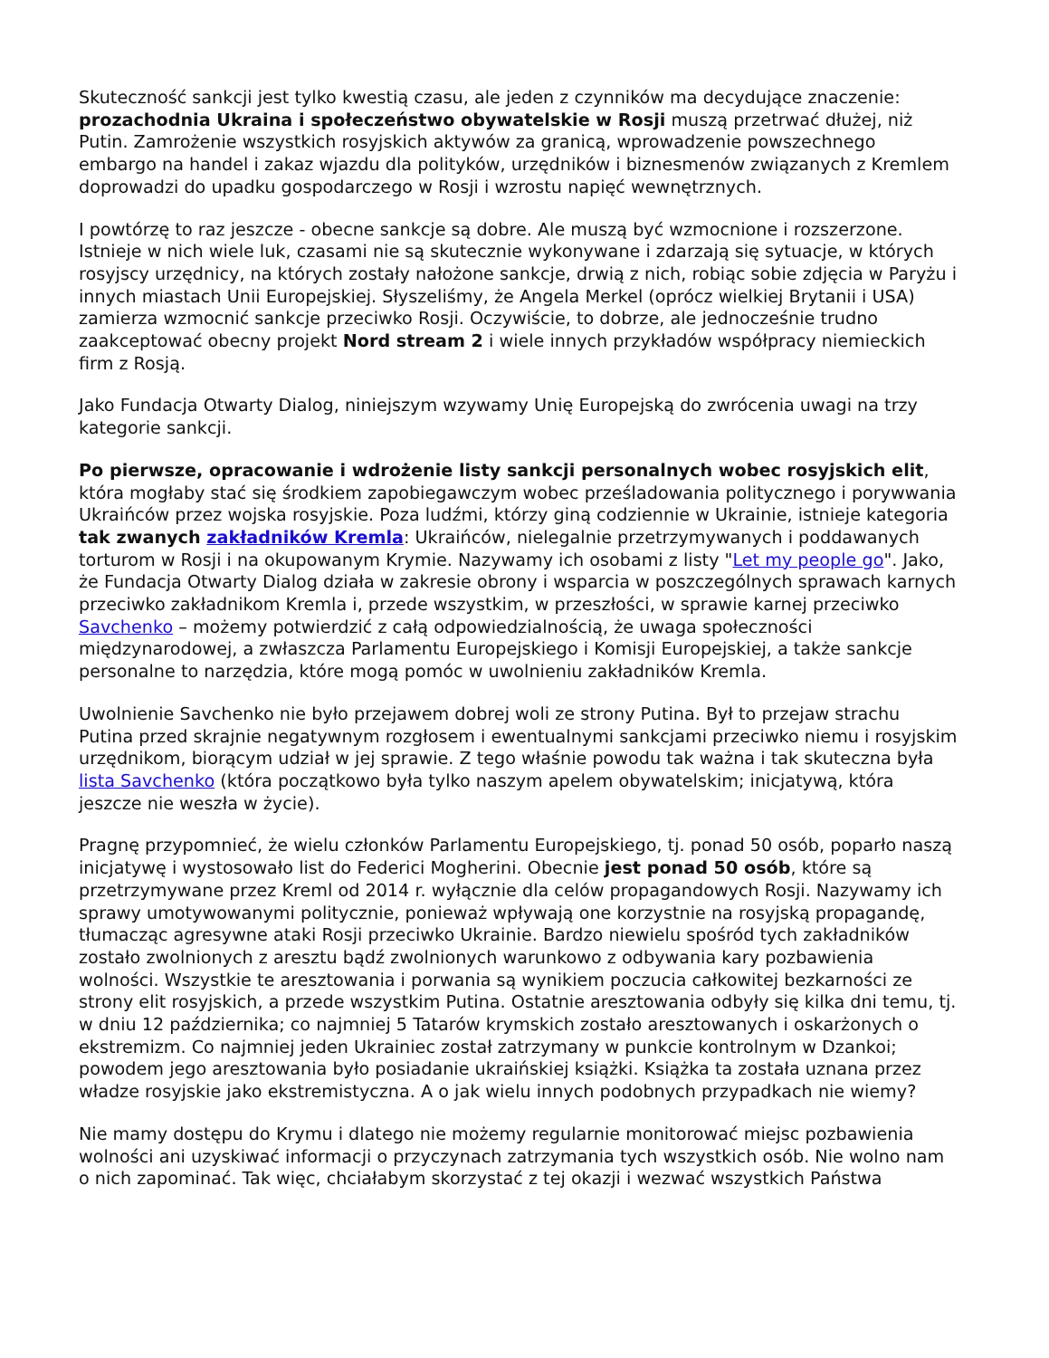Skuteczność sankcji jest tylko kwestią czasu, ale jeden z czynników ma decydujące znaczenie: prozachodnia Ukraina i społeczeństwo obywatelskie w Rosji muszą przetrwać dłużej, niż Putin. Zamrożenie wszystkich rosyjskich aktywów za granicą, wprowadzenie powszechnego embargo na handel i zakaz wjazdu dla polityków, urzędników i biznesmenów związanych z Kremlem doprowadzi do upadku gospodarczego w Rosji i wzrostu napięć wewnętrznych.
I powtórzę to raz jeszcze - obecne sankcje są dobre. Ale muszą być wzmocnione i rozszerzone. Istnieje w nich wiele luk, czasami nie są skutecznie wykonywane i zdarzają się sytuacje, w których rosyjscy urzędnicy, na których zostały nałożone sankcje, drwią z nich, robiąc sobie zdjęcia w Paryżu i innych miastach Unii Europejskiej. Słyszeliśmy, że Angela Merkel (oprócz wielkiej Brytanii i USA) zamierza wzmocnić sankcje przeciwko Rosji. Oczywiście, to dobrze, ale jednocześnie trudno zaakceptować obecny projekt Nord stream 2 i wiele innych przykładów współpracy niemieckich firm z Rosją.
Jako Fundacja Otwarty Dialog, niniejszym wzywamy Unię Europejską do zwrócenia uwagi na trzy kategorie sankcji.
Po pierwsze, opracowanie i wdrożenie listy sankcji personalnych wobec rosyjskich elit, która mogłaby stać się środkiem zapobiegawczym wobec prześladowania politycznego i porywwania Ukraińców przez wojska rosyjskie. Poza ludźmi, którzy giną codziennie w Ukrainie, istnieje kategoria tak zwanych zakładników Kremla: Ukraińców, nielegalnie przetrzymywanych i poddawanych torturom w Rosji i na okupowanym Krymie. Nazywamy ich osobami z listy "Let my people go". Jako, że Fundacja Otwarty Dialog działa w zakresie obrony i wsparcia w poszczególnych sprawach karnych przeciwko zakładnikom Kremla i, przede wszystkim, w przeszłości, w sprawie karnej przeciwko Savchenko – możemy potwierdzić z całą odpowiedzialnością, że uwaga społeczności międzynarodowej, a zwłaszcza Parlamentu Europejskiego i Komisji Europejskiej, a także sankcje personalne to narzędzia, które mogą pomóc w uwolnieniu zakładników Kremla.
Uwolnienie Savchenko nie było przejawem dobrej woli ze strony Putina. Był to przejaw strachu Putina przed skrajnie negatywnym rozgłosem i ewentualnymi sankcjami przeciwko niemu i rosyjskim urzędnikom, biorącym udział w jej sprawie. Z tego właśnie powodu tak ważna i tak skuteczna była lista Savchenko (która początkowo była tylko naszym apelem obywatelskim; inicjatywą, która jeszcze nie weszła w życie).
Pragnę przypomnieć, że wielu członków Parlamentu Europejskiego, tj. ponad 50 osób, poparło naszą inicjatywę i wystosowało list do Federici Mogherini. Obecnie jest ponad 50 osób, które są przetrzymywane przez Kreml od 2014 r. wyłącznie dla celów propagandowych Rosji. Nazywamy ich sprawy umotywowanymi politycznie, ponieważ wpływają one korzystnie na rosyjską propagandę, tłumacząc agresywne ataki Rosji przeciwko Ukrainie. Bardzo niewielu spośród tych zakładników zostało zwolnionych z aresztu bądź zwolnionych warunkowo z odbywania kary pozbawienia wolności. Wszystkie te aresztowania i porwania są wynikiem poczucia całkowitej bezkarności ze strony elit rosyjskich, a przede wszystkim Putina. Ostatnie aresztowania odbyły się kilka dni temu, tj. w dniu 12 października; co najmniej 5 Tatarów krymskich zostało aresztowanych i oskarżonych o ekstremizm. Co najmniej jeden Ukrainiec został zatrzymany w punkcie kontrolnym w Dzankoi; powodem jego aresztowania było posiadanie ukraińskiej książki. Książka ta została uznana przez władze rosyjskie jako ekstremistyczna. A o jak wielu innych podobnych przypadkach nie wiemy?
Nie mamy dostępu do Krymu i dlatego nie możemy regularnie monitorować miejsc pozbawienia wolności ani uzyskiwać informacji o przyczynach zatrzymania tych wszystkich osób. Nie wolno nam o nich zapominać. Tak więc, chciałabym skorzystać z tej okazji i wezwać wszystkich Państwa